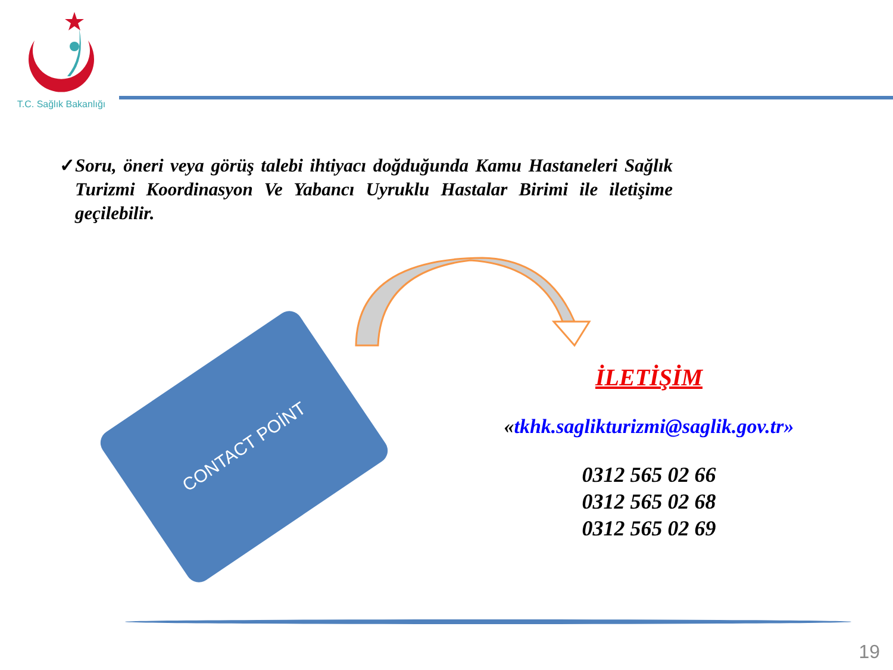T.C. Sağlık Bakanlığı
✓ Soru, öneri veya görüş talebi ihtiyacı doğduğunda Kamu Hastaneleri Sağlık Turizmi Koordinasyon Ve Yabancı Uyruklu Hastalar Birimi ile iletişime geçilebilir.
CONTACT POİNT
İLETİŞİM
«tkhk.saglikturizmi@saglik.gov.tr»
0312 565 02 66
0312 565 02 68
0312 565 02 69
19